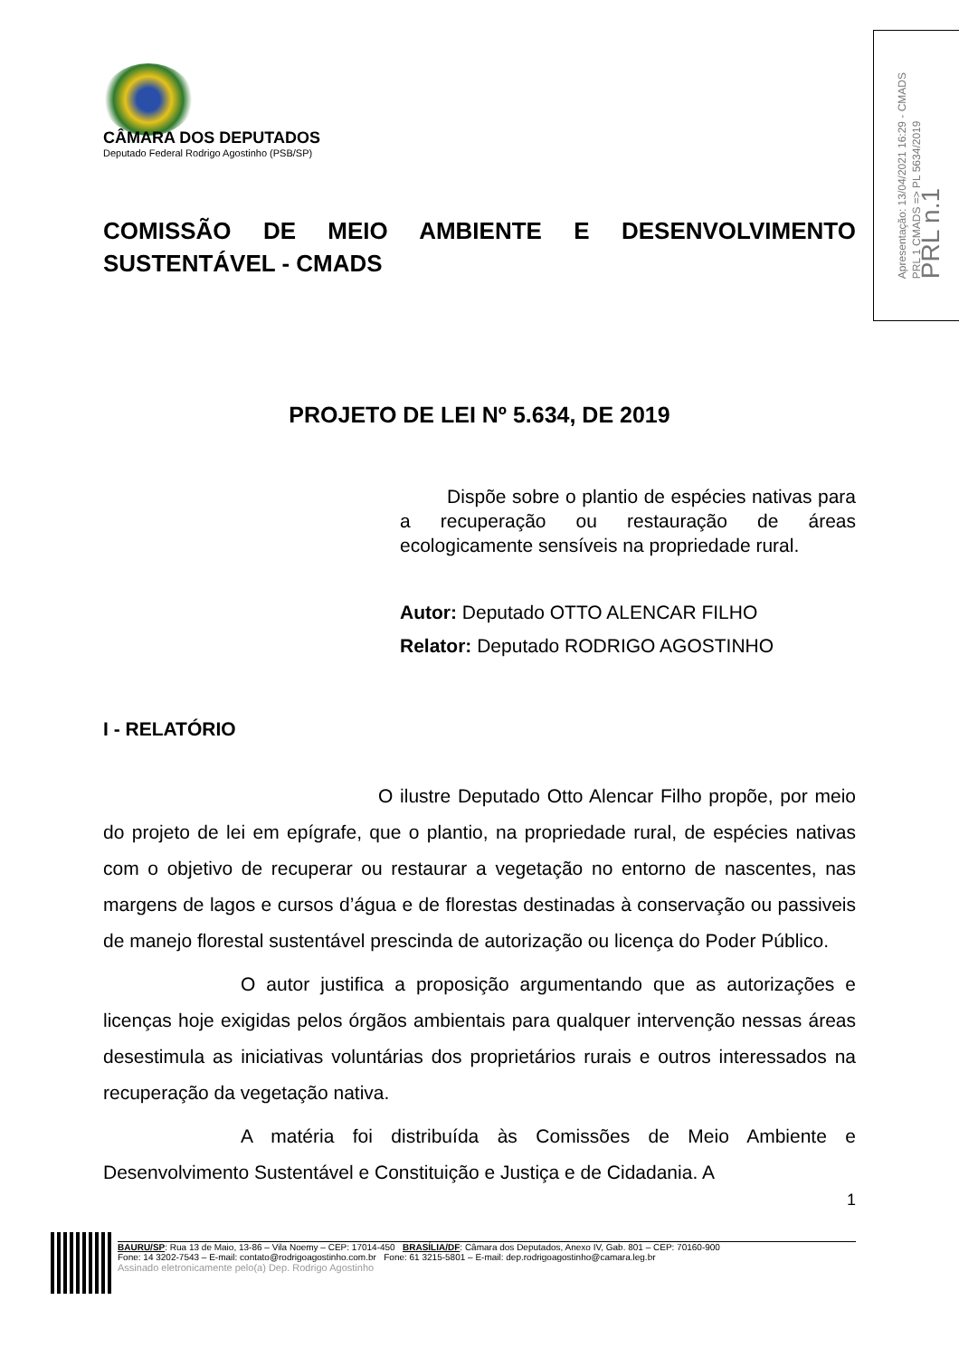Apresentação: 13/04/2021 16:29 - CMADS
PRL 1 CMADS => PL 5634/2019
PRL n.1
CÂMARA DOS DEPUTADOS
Deputado Federal Rodrigo Agostinho (PSB/SP)
COMISSÃO DE MEIO AMBIENTE E DESENVOLVIMENTO SUSTENTÁVEL - CMADS
PROJETO DE LEI Nº 5.634, DE 2019
Dispõe sobre o plantio de espécies nativas para a recuperação ou restauração de áreas ecologicamente sensíveis na propriedade rural.
Autor: Deputado OTTO ALENCAR FILHO
Relator: Deputado RODRIGO AGOSTINHO
I - RELATÓRIO
O ilustre Deputado Otto Alencar Filho propõe, por meio do projeto de lei em epígrafe, que o plantio, na propriedade rural, de espécies nativas com o objetivo de recuperar ou restaurar a vegetação no entorno de nascentes, nas margens de lagos e cursos d’água e de florestas destinadas à conservação ou passiveis de manejo florestal sustentável prescinda de autorização ou licença do Poder Público.
O autor justifica a proposição argumentando que as autorizações e licenças hoje exigidas pelos órgãos ambientais para qualquer intervenção nessas áreas desestimula as iniciativas voluntárias dos proprietários rurais e outros interessados na recuperação da vegetação nativa.
A matéria foi distribuída às Comissões de Meio Ambiente e Desenvolvimento Sustentável e Constituição e Justiça e de Cidadania. A
1
BAURU/SP: Rua 13 de Maio, 13-86 – Vila Noemy – CEP: 17014-450 BRASÍLIA/DF: Câmara dos Deputados, Anexo IV, Gab. 801 – CEP: 70160-900
Fone: 14 3202-7543 – E-mail: contato@rodrigoagostinho.com.br Fone: 61 3215-5801 – E-mail: dep.rodrigoagostinho@camara.leg.br
Assinado eletronicamente pelo(a) Dep. Rodrigo Agostinho